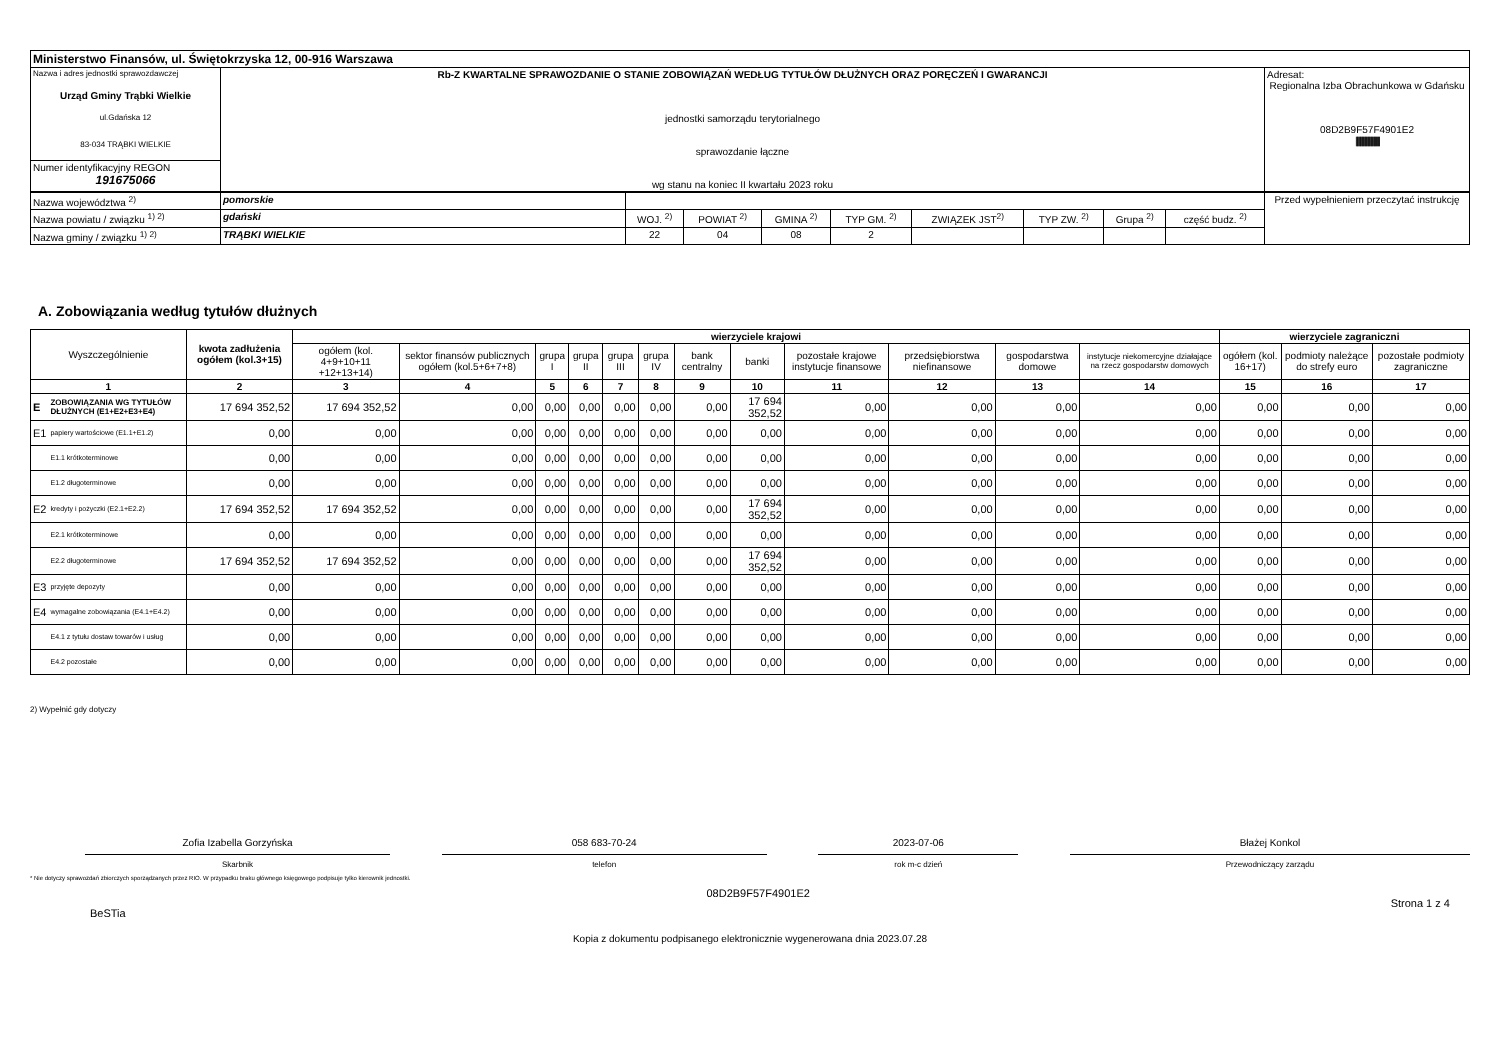| Ministerstwo Finansów, ul. Świętokrzyska 12, 00-916 Warszawa | | |
| Nazwa i adres jednostki sprawozdawczej Urząd Gminy Trąbki Wielkie ul.Gdańska 12 83-034 TRĄBKI WIELKIE | Rb-Z KWARTALNE SPRAWOZDANIE O STANIE ZOBOWIĄZAŃ WEDŁUG TYTUŁÓW DŁUŻNYCH ORAZ PORĘCZEŃ I GWARANCJI jednostki samorządu terytorialnego sprawozdanie łączne wg stanu na koniec II kwartału 2023 roku | Adresat: Regionalna Izba Obrachunkowa w Gdańsku 08D2B9F57F4901E2 //////////////////////////////////////// |
| Numer identyfikacyjny REGON 191675066 | | |
| Nazwa województwa <sup>2)</sup> | pomorskie | | | | | | | | | Przed wypełnieniem przeczytać instrukcję |
| Nazwa powiatu / związku <sup>1) 2)</sup> | gdański | WOJ. <sup>2)</sup> | POWIAT <sup>2)</sup> | GMINA <sup>2)</sup> | TYP GM. <sup>2)</sup> | ZWIĄZEK JST<sup>2)</sup> | TYP ZW. <sup>2)</sup> | Grupa <sup>2)</sup> | część budz. <sup>2)</sup> | |
| Nazwa gminy / związku <sup>1) 2)</sup> | TRĄBKI WIELKIE | 22 | 04 | 08 | 2 | | | | | |
A. Zobowiązania według tytułów dłużnych
| Wyszczególnienie | | kwota zadłużenia ogółem (kol.3+15) | wierzyciele krajowi | | | | | | | | | | | | wierzyciele zagraniczni | | |
| --- | --- | --- | --- | --- | --- | --- | --- | --- | --- | --- | --- | --- | --- | --- | --- | --- | --- |
| | | | ogółem (kol. 4+9+10+11 +12+13+14) | sektor finansów publicznych ogółem (kol.5+6+7+8) | grupa I | grupa II | grupa III | grupa IV | bank centralny | banki | pozostałe krajowe instytucje finansowe | przedsiębiorstwa niefinansowe | gospodarstwa domowe | instytucje niekomercyjne działające na rzecz gospodarstw domowych | ogółem (kol. 16+17) | podmioty należące do strefy euro | pozostałe podmioty zagraniczne |
| 1 | | 2 | 3 | 4 | 5 | 6 | 7 | 8 | 9 | 10 | 11 | 12 | 13 | 14 | 15 | 16 | 17 |
| E | ZOBOWIĄZANIA WG TYTUŁÓW DŁUŻNYCH (E1+E2+E3+E4) | 17 694 352,52 | 17 694 352,52 | 0,00 | 0,00 | 0,00 | 0,00 | 0,00 | 0,00 | 17 694 352,52 | 0,00 | 0,00 | 0,00 | 0,00 | 0,00 | 0,00 | 0,00 |
| E1 | papiery wartościowe (E1.1+E1.2) | 0,00 | 0,00 | 0,00 | 0,00 | 0,00 | 0,00 | 0,00 | 0,00 | 0,00 | 0,00 | 0,00 | 0,00 | 0,00 | 0,00 | 0,00 | 0,00 |
| | E1.1 krótkoterminowe | 0,00 | 0,00 | 0,00 | 0,00 | 0,00 | 0,00 | 0,00 | 0,00 | 0,00 | 0,00 | 0,00 | 0,00 | 0,00 | 0,00 | 0,00 | 0,00 |
| | E1.2 długoterminowe | 0,00 | 0,00 | 0,00 | 0,00 | 0,00 | 0,00 | 0,00 | 0,00 | 0,00 | 0,00 | 0,00 | 0,00 | 0,00 | 0,00 | 0,00 | 0,00 |
| E2 | kredyty i pożyczki (E2.1+E2.2) | 17 694 352,52 | 17 694 352,52 | 0,00 | 0,00 | 0,00 | 0,00 | 0,00 | 0,00 | 17 694 352,52 | 0,00 | 0,00 | 0,00 | 0,00 | 0,00 | 0,00 | 0,00 |
| | E2.1 krótkoterminowe | 0,00 | 0,00 | 0,00 | 0,00 | 0,00 | 0,00 | 0,00 | 0,00 | 0,00 | 0,00 | 0,00 | 0,00 | 0,00 | 0,00 | 0,00 | 0,00 |
| | E2.2 długoterminowe | 17 694 352,52 | 17 694 352,52 | 0,00 | 0,00 | 0,00 | 0,00 | 0,00 | 0,00 | 17 694 352,52 | 0,00 | 0,00 | 0,00 | 0,00 | 0,00 | 0,00 | 0,00 |
| E3 | przyjęte depozyty | 0,00 | 0,00 | 0,00 | 0,00 | 0,00 | 0,00 | 0,00 | 0,00 | 0,00 | 0,00 | 0,00 | 0,00 | 0,00 | 0,00 | 0,00 | 0,00 |
| E4 | wymagalne zobowiązania (E4.1+E4.2) | 0,00 | 0,00 | 0,00 | 0,00 | 0,00 | 0,00 | 0,00 | 0,00 | 0,00 | 0,00 | 0,00 | 0,00 | 0,00 | 0,00 | 0,00 | 0,00 |
| | E4.1 z tytułu dostaw towarów i usług | 0,00 | 0,00 | 0,00 | 0,00 | 0,00 | 0,00 | 0,00 | 0,00 | 0,00 | 0,00 | 0,00 | 0,00 | 0,00 | 0,00 | 0,00 | 0,00 |
| | E4.2 pozostałe | 0,00 | 0,00 | 0,00 | 0,00 | 0,00 | 0,00 | 0,00 | 0,00 | 0,00 | 0,00 | 0,00 | 0,00 | 0,00 | 0,00 | 0,00 | 0,00 |
2) Wypełnić gdy dotyczy
Zofia Izabella Gorzyńska
Skarbnik
058 683-70-24
telefon
2023-07-06
rok m-c dzień
Błażej Konkol
Przewodniczący zarządu
* Nie dotyczy sprawozdań zbiorczych sporządzanych przez RIO. W przypadku braku głównego księgowego podpisuje tylko kierownik jednostki.
BeSTia 08D2B9F57F4901E2 Strona 1 z 4
Kopia z dokumentu podpisanego elektronicznie wygenerowana dnia 2023.07.28